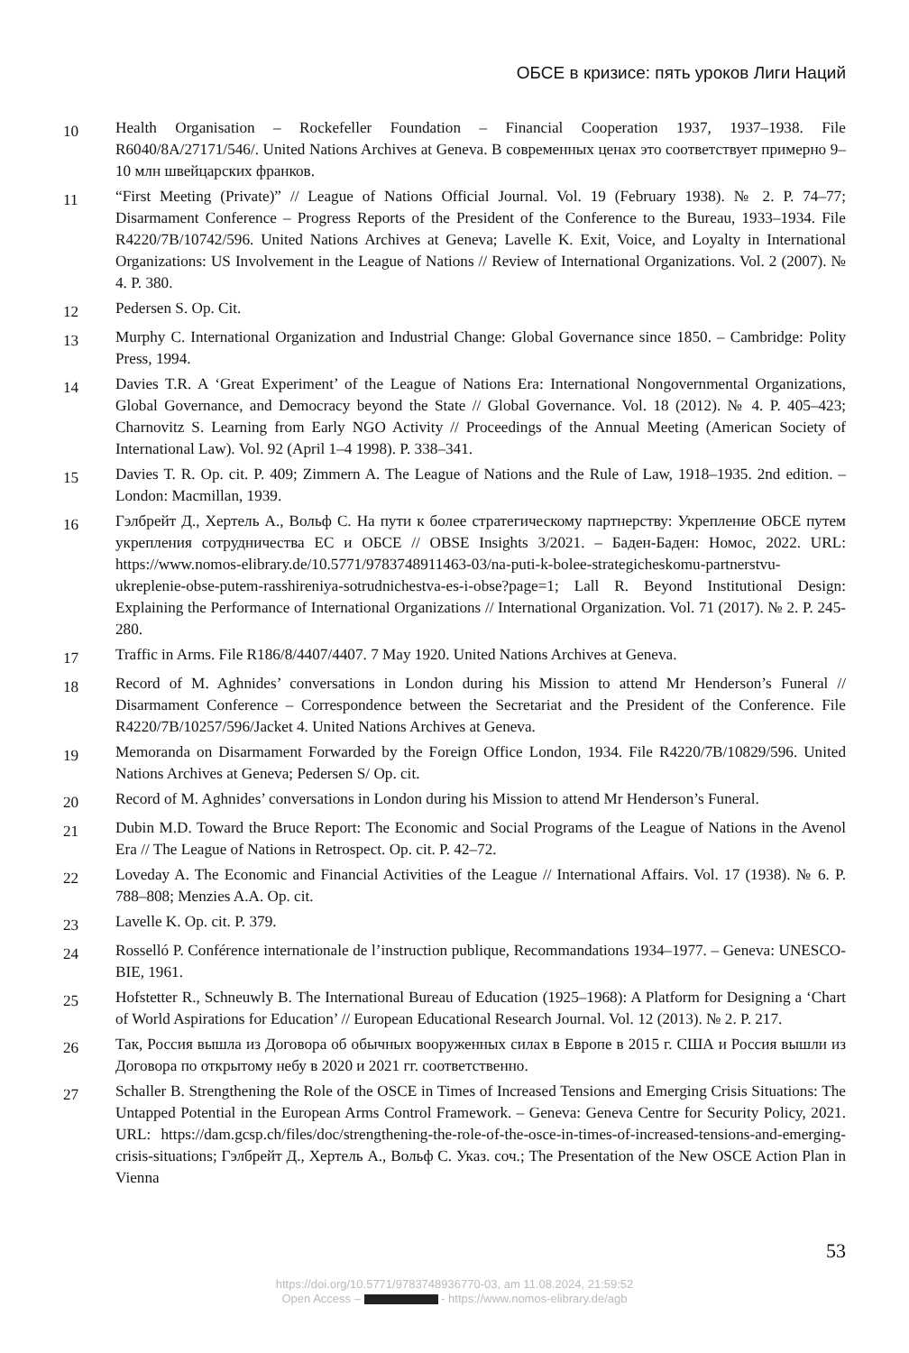ОБСЕ в кризисе: пять уроков Лиги Наций
10
Health Organisation – Rockefeller Foundation – Financial Cooperation 1937, 1937–1938. File R6040/8A/27171/546/. United Nations Archives at Geneva. В современных ценах это соответствует примерно 9–10 млн швейцарских франков.
11
“First Meeting (Private)” // League of Nations Official Journal. Vol. 19 (February 1938). № 2. P. 74–77; Disarmament Conference – Progress Reports of the President of the Conference to the Bureau, 1933–1934. File R4220/7B/10742/596. United Nations Archives at Geneva; Lavelle K. Exit, Voice, and Loyalty in International Organizations: US Involvement in the League of Nations // Review of International Organizations. Vol. 2 (2007). № 4. P. 380.
12
Pedersen S. Op. Cit.
13
Murphy C. International Organization and Industrial Change: Global Governance since 1850. – Cambridge: Polity Press, 1994.
14
Davies T.R. A ‘Great Experiment’ of the League of Nations Era: International Nongovernmental Organizations, Global Governance, and Democracy beyond the State // Global Governance. Vol. 18 (2012). № 4. P. 405–423; Charnovitz S. Learning from Early NGO Activity // Proceedings of the Annual Meeting (American Society of International Law). Vol. 92 (April 1–4 1998). P. 338–341.
15
Davies T. R. Op. cit. P. 409; Zimmern A. The League of Nations and the Rule of Law, 1918–1935. 2nd edition. – London: Macmillan, 1939.
16
Гэлбрейт Д., Хертель А., Вольф С. На пути к более стратегическому партнерству: Укрепление ОБСЕ путем укрепления сотрудничества ЕС и ОБСЕ // OBSE Insights 3/2021. – Баден-Баден: Номос, 2022. URL: https://www.nomos-elibrary.de/10.5771/9783748911463-03/na-puti-k-bolee-strategicheskomu-partnerstvu-ukreplenie-obse-putem-rasshireniya-sotrudnichestva-es-i-obse?page=1; Lall R. Beyond Institutional Design: Explaining the Performance of International Organizations // International Organization. Vol. 71 (2017). № 2. P. 245-280.
17
Traffic in Arms. File R186/8/4407/4407. 7 May 1920. United Nations Archives at Geneva.
18
Record of M. Aghnides’ conversations in London during his Mission to attend Mr Henderson’s Funeral // Disarmament Conference – Correspondence between the Secretariat and the President of the Conference. File R4220/7B/10257/596/Jacket 4. United Nations Archives at Geneva.
19
Memoranda on Disarmament Forwarded by the Foreign Office London, 1934. File R4220/7B/10829/596. United Nations Archives at Geneva; Pedersen S/ Op. cit.
20
Record of M. Aghnides’ conversations in London during his Mission to attend Mr Henderson’s Funeral.
21
Dubin M.D. Toward the Bruce Report: The Economic and Social Programs of the League of Nations in the Avenol Era // The League of Nations in Retrospect. Op. cit. P. 42–72.
22
Loveday A. The Economic and Financial Activities of the League // International Affairs. Vol. 17 (1938). № 6. P. 788–808; Menzies A.A. Op. cit.
23
Lavelle K. Op. cit. P. 379.
24
Rosselló P. Conférence internationale de l’instruction publique, Recommandations 1934–1977. – Geneva: UNESCO-BIE, 1961.
25
Hofstetter R., Schneuwly B. The International Bureau of Education (1925–1968): A Platform for Designing a ‘Chart of World Aspirations for Education’ // European Educational Research Journal. Vol. 12 (2013). № 2. P. 217.
26
Так, Россия вышла из Договора об обычных вооруженных силах в Европе в 2015 г. США и Россия вышли из Договора по открытому небу в 2020 и 2021 гг. соответственно.
27
Schaller B. Strengthening the Role of the OSCE in Times of Increased Tensions and Emerging Crisis Situations: The Untapped Potential in the European Arms Control Framework. – Geneva: Geneva Centre for Security Policy, 2021. URL: https://dam.gcsp.ch/files/doc/strengthening-the-role-of-the-osce-in-times-of-increased-tensions-and-emerging-crisis-situations; Гэлбрейт Д., Хертель А., Вольф С. Указ. соч.; The Presentation of the New OSCE Action Plan in Vienna
53
https://doi.org/10.5771/9783748936770-03, am 11.08.2024, 21:59:52
Open Access – - https://www.nomos-elibrary.de/agb